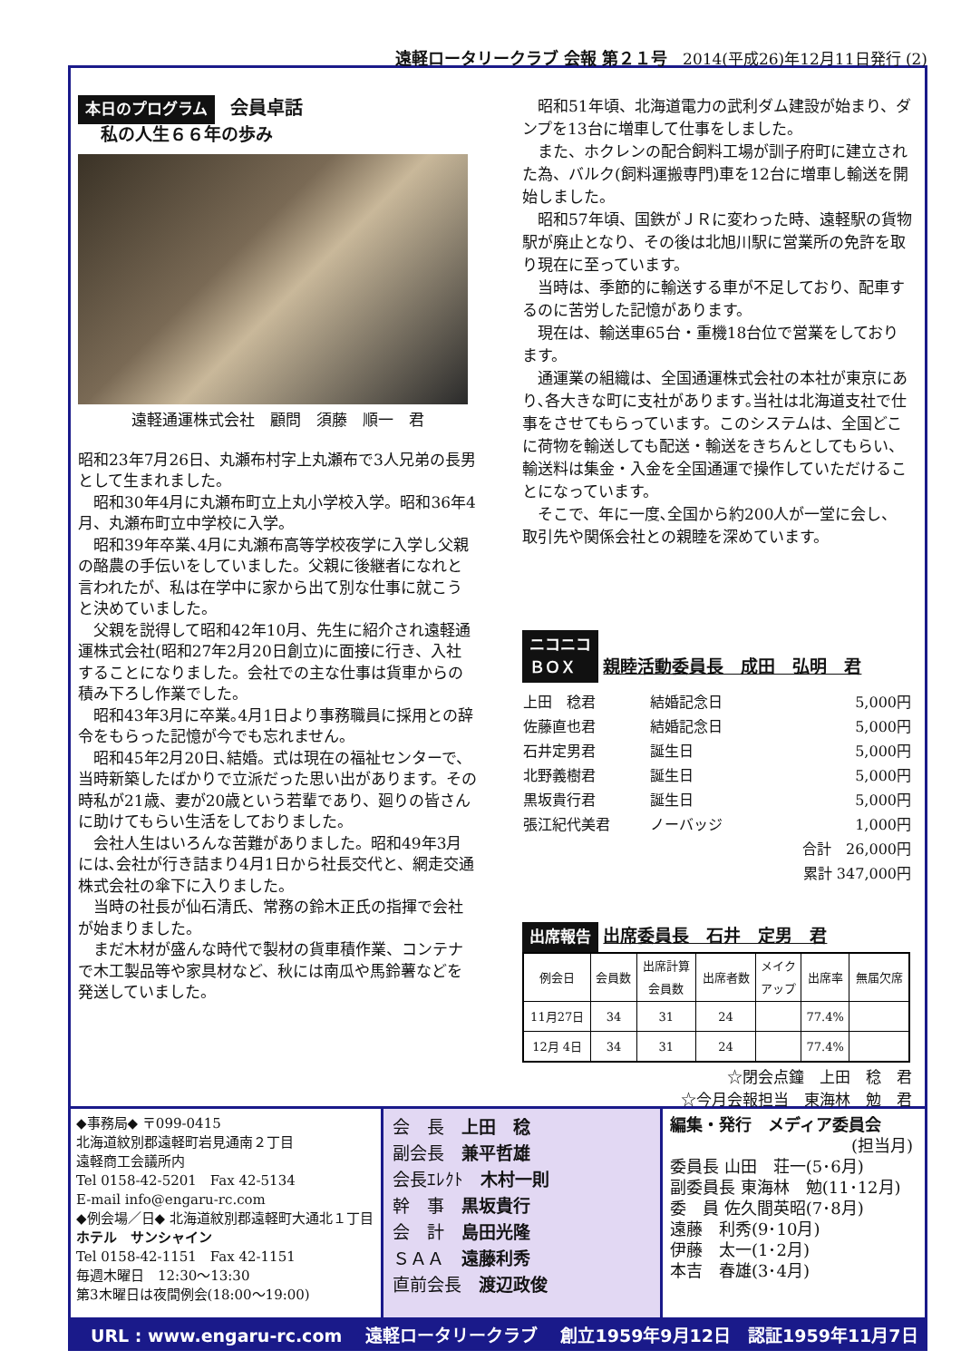遠軽ロータリークラブ 会報 第２１号　2014(平成26)年12月11日発行 (2)
本日のプログラム　会員卓話
私の人生６６年の歩み
遠軽通運株式会社　顧問　須藤　順一　君
昭和23年7月26日、丸瀬布村字上丸瀬布で3人兄弟の長男として生まれました。
昭和30年4月に丸瀬布町立上丸小学校入学。昭和36年4月、丸瀬布町立中学校に入学。
昭和39年卒業､4月に丸瀬布高等学校夜学に入学し父親の酪農の手伝いをしていました。父親に後継者になれと言われたが、私は在学中に家から出て別な仕事に就こうと決めていました。
父親を説得して昭和42年10月、先生に紹介され遠軽通運株式会社(昭和27年2月20日創立)に面接に行き、入社することになりました。会社での主な仕事は貨車からの積み下ろし作業でした。
昭和43年3月に卒業｡4月1日より事務職員に採用との辞令をもらった記憶が今でも忘れません。
昭和45年2月20日､結婚。式は現在の福祉センターで、当時新築したばかりで立派だった思い出があります。その時私が21歳、妻が20歳という若輩であり、廻りの皆さんに助けてもらい生活をしておりました。
会社人生はいろんな苦難がありました。昭和49年3月には､会社が行き詰まり4月1日から社長交代と、網走交通株式会社の傘下に入りました。
当時の社長が仙石清氏、常務の鈴木正氏の指揮で会社が始まりました。
まだ木材が盛んな時代で製材の貨車積作業、コンテナで木工製品等や家具材など、秋には南瓜や馬鈴薯などを発送していました。
昭和51年頃、北海道電力の武利ダム建設が始まり、ダンプを13台に増車して仕事をしました。
また、ホクレンの配合飼料工場が訓子府町に建立された為、バルク(飼料運搬専門)車を12台に増車し輸送を開始しました。
昭和57年頃、国鉄がＪＲに変わった時、遠軽駅の貨物駅が廃止となり、その後は北旭川駅に営業所の免許を取り現在に至っています。
当時は、季節的に輸送する車が不足しており、配車するのに苦労した記憶があります。
現在は、輸送車65台・重機18台位で営業をしております。
通運業の組織は、全国通運株式会社の本社が東京にあり､各大きな町に支社があります｡当社は北海道支社で仕事をさせてもらっています。このシステムは、全国どこに荷物を輸送しても配送・輸送をきちんとしてもらい、輸送料は集金・入金を全国通運で操作していただけることになっています。
そこで、年に一度､全国から約200人が一堂に会し、取引先や関係会社との親睦を深めています。
ニコニコ
ＢＯＸ 親睦活動委員長　成田　弘明　君
| 上田 稔君 | 結婚記念日 | 5,000円 |
| 佐藤直也君 | 結婚記念日 | 5,000円 |
| 石井定男君 | 誕生日 | 5,000円 |
| 北野義樹君 | 誕生日 | 5,000円 |
| 黒坂貴行君 | 誕生日 | 5,000円 |
| 張江紀代美君 | ノーバッジ | 1,000円 |
| | | 合計 26,000円 |
| | | 累計 347,000円 |
出席報告 出席委員長　石井　定男　君
| 例会日 | 会員数 | 出席計算 会員数 | 出席者数 | メイク アップ | 出席率 | 無届欠席 |
| --- | --- | --- | --- | --- | --- | --- |
| 11月27日 | 34 | 31 | 24 | | 77.4% | |
| 12月 4日 | 34 | 31 | 24 | | 77.4% | |
☆閉会点鐘　上田　稔　君
☆今月会報担当　東海林　勉　君
◆事務局◆ 〒099-0415
北海道紋別郡遠軽町岩見通南２丁目
遠軽商工会議所内
Tel 0158-42-5201　Fax 42-5134
E-mail info@engaru-rc.com
◆例会場／日◆ 北海道紋別郡遠軽町大通北１丁目
ホテル　サンシャイン
Tel 0158-42-1151　Fax 42-1151
毎週木曜日　12:30～13:30
第3木曜日は夜間例会(18:00～19:00)
会　長　上田　稔
副会長　兼平哲雄
会長ｴﾚｸﾄ　木村一則
幹　事　黒坂貴行
会　計　島田光隆
ＳＡＡ　遠藤利秀
直前会長　渡辺政俊
編集・発行　メディア委員会
(担当月)
委員長 山田　荘一(5･6月)
副委員長 東海林　勉(11･12月)
委　員 佐久間英昭(7･8月)
遠藤　利秀(9･10月)
伊藤　太一(1･2月)
本吉　春雄(3･4月)
URL : www.engaru-rc.com　 遠軽ロータリークラブ　 創立1959年9月12日　認証1959年11月7日